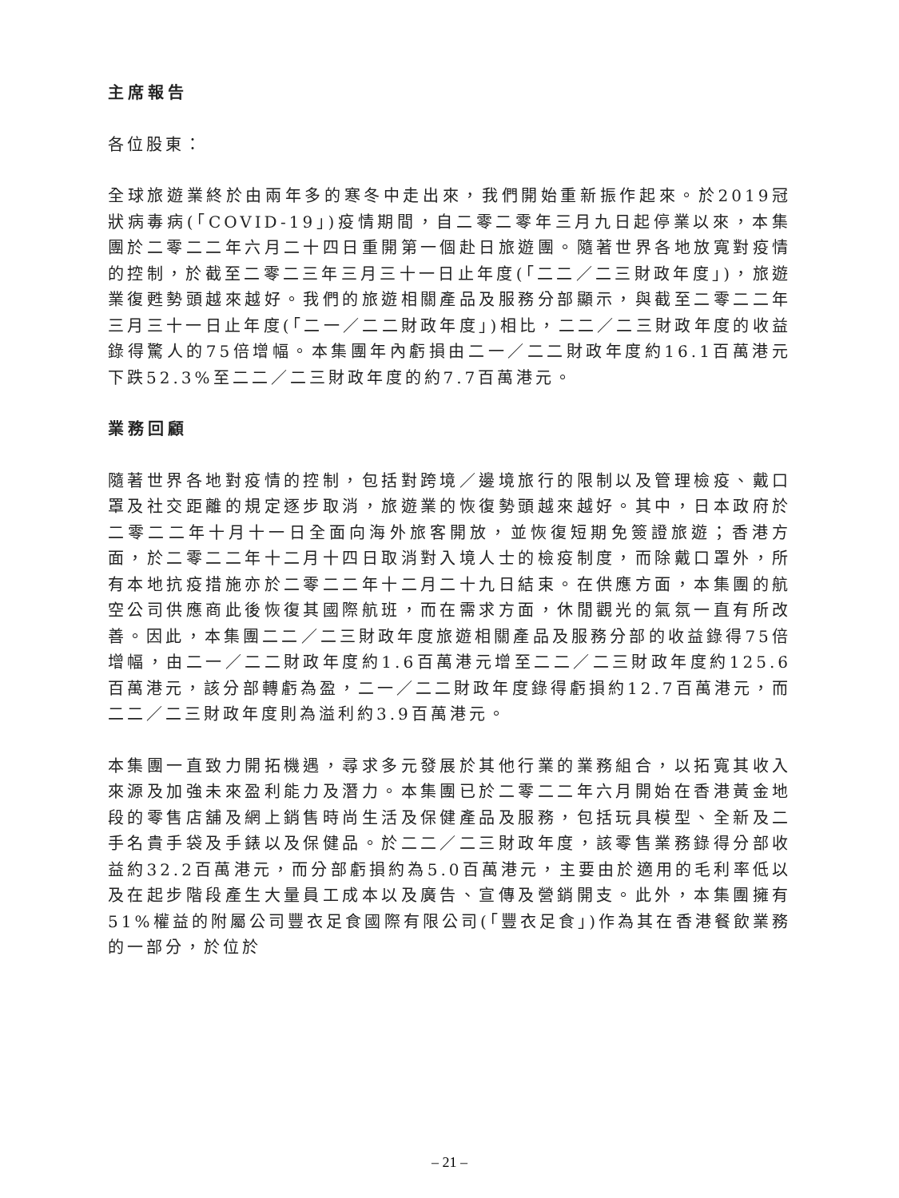主席報告
各位股東：
全球旅遊業終於由兩年多的寒冬中走出來，我們開始重新振作起來。於2019冠狀病毒病(「COVID-19」)疫情期間，自二零二零年三月九日起停業以來，本集團於二零二二年六月二十四日重開第一個赴日旅遊團。隨著世界各地放寬對疫情的控制，於截至二零二三年三月三十一日止年度(「二二／二三財政年度」)，旅遊業復甦勢頭越來越好。我們的旅遊相關產品及服務分部顯示，與截至二零二二年三月三十一日止年度(「二一／二二財政年度」)相比，二二／二三財政年度的收益錄得驚人的75倍增幅。本集團年內虧損由二一／二二財政年度約16.1百萬港元下跌52.3%至二二／二三財政年度的約7.7百萬港元。
業務回顧
隨著世界各地對疫情的控制，包括對跨境／邊境旅行的限制以及管理檢疫、戴口罩及社交距離的規定逐步取消，旅遊業的恢復勢頭越來越好。其中，日本政府於二零二二年十月十一日全面向海外旅客開放，並恢復短期免簽證旅遊；香港方面，於二零二二年十二月十四日取消對入境人士的檢疫制度，而除戴口罩外，所有本地抗疫措施亦於二零二二年十二月二十九日結束。在供應方面，本集團的航空公司供應商此後恢復其國際航班，而在需求方面，休閒觀光的氣氛一直有所改善。因此，本集團二二／二三財政年度旅遊相關產品及服務分部的收益錄得75倍增幅，由二一／二二財政年度約1.6百萬港元增至二二／二三財政年度約125.6百萬港元，該分部轉虧為盈，二一／二二財政年度錄得虧損約12.7百萬港元，而二二／二三財政年度則為溢利約3.9百萬港元。
本集團一直致力開拓機遇，尋求多元發展於其他行業的業務組合，以拓寬其收入來源及加強未來盈利能力及潛力。本集團已於二零二二年六月開始在香港黃金地段的零售店舖及網上銷售時尚生活及保健產品及服務，包括玩具模型、全新及二手名貴手袋及手錶以及保健品。於二二／二三財政年度，該零售業務錄得分部收益約32.2百萬港元，而分部虧損約為5.0百萬港元，主要由於適用的毛利率低以及在起步階段產生大量員工成本以及廣告、宣傳及營銷開支。此外，本集團擁有51%權益的附屬公司豐衣足食國際有限公司(「豐衣足食」)作為其在香港餐飲業務的一部分，於位於
– 21 –